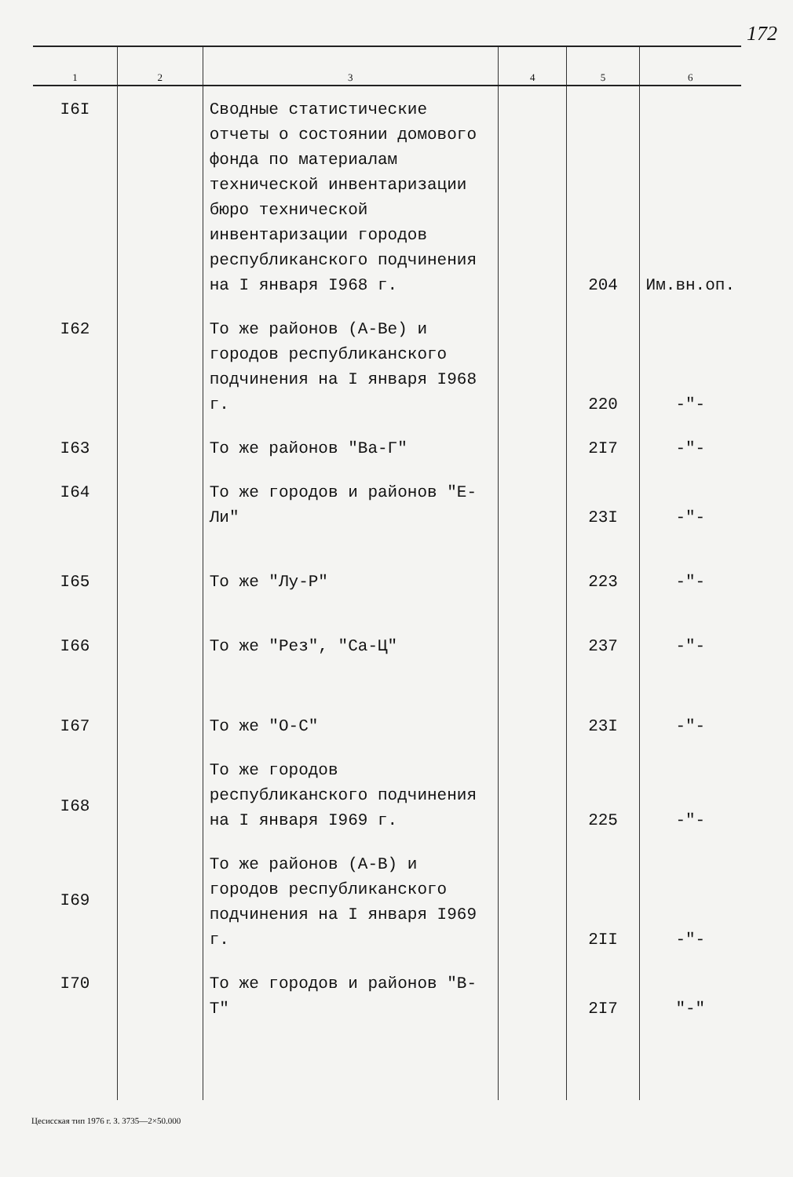172
| 1 | 2 | 3 | 4 | 5 | 6 |
| --- | --- | --- | --- | --- | --- |
| I6I | | Сводные статистические отчеты о состоянии домового фонда по материалам технической инвентаризации бюро технической инвентаризации городов республиканского подчинения на I января I968 г. | | 204 | Им.вн.оп. |
| I62 | | То же районов (А-Ве) и городов республиканского подчинения на I января I968 г. | | 220 | -"- |
| I63 | | То же районов "Ва-Г" | | 2I7 | -"- |
| I64 | | То же городов и районов "Е-Ли" | | 23I | -"- |
| I65 | | То же "Лу-Р" | | 223 | -"- |
| I66 | | То же "Рез", "Са-Ц" | | 237 | -"- |
| I67 | | То же "О-С" | | 23I | -"- |
| I68 | | То же городов республиканского подчинения на I января I969 г. | | 225 | -"- |
| I69 | | То же районов (А-В) и городов республиканского подчинения на I января I969 г. | | 2II | -"- |
| I70 | | То же городов и районов "В-Т" | | 2I7 | "-" |
Цесисская тип 1976 г. З. 3735—2×50.000